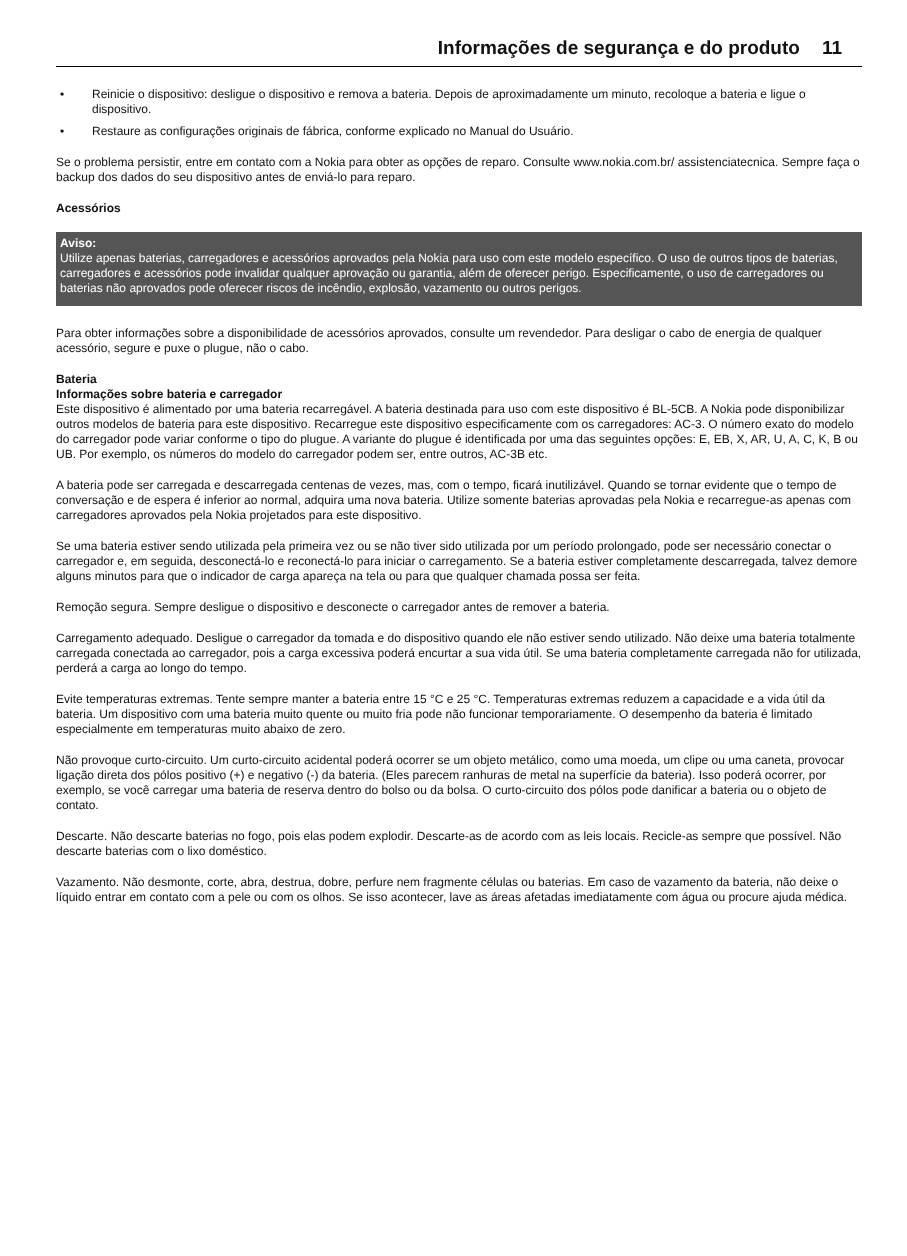Informações de segurança e do produto 11
• Reinicie o dispositivo: desligue o dispositivo e remova a bateria. Depois de aproximadamente um minuto, recoloque a bateria e ligue o dispositivo.
• Restaure as configurações originais de fábrica, conforme explicado no Manual do Usuário.
Se o problema persistir, entre em contato com a Nokia para obter as opções de reparo. Consulte www.nokia.com.br/ assistenciatecnica. Sempre faça o backup dos dados do seu dispositivo antes de enviá-lo para reparo.
Acessórios
Aviso:
Utilize apenas baterias, carregadores e acessórios aprovados pela Nokia para uso com este modelo específico. O uso de outros tipos de baterias, carregadores e acessórios pode invalidar qualquer aprovação ou garantia, além de oferecer perigo. Especificamente, o uso de carregadores ou baterias não aprovados pode oferecer riscos de incêndio, explosão, vazamento ou outros perigos.
Para obter informações sobre a disponibilidade de acessórios aprovados, consulte um revendedor. Para desligar o cabo de energia de qualquer acessório, segure e puxe o plugue, não o cabo.
Bateria
Informações sobre bateria e carregador
Este dispositivo é alimentado por uma bateria recarregável. A bateria destinada para uso com este dispositivo é BL-5CB. A Nokia pode disponibilizar outros modelos de bateria para este dispositivo. Recarregue este dispositivo especificamente com os carregadores: AC-3. O número exato do modelo do carregador pode variar conforme o tipo do plugue. A variante do plugue é identificada por uma das seguintes opções: E, EB, X, AR, U, A, C, K, B ou UB. Por exemplo, os números do modelo do carregador podem ser, entre outros, AC-3B etc.
A bateria pode ser carregada e descarregada centenas de vezes, mas, com o tempo, ficará inutilizável. Quando se tornar evidente que o tempo de conversação e de espera é inferior ao normal, adquira uma nova bateria. Utilize somente baterias aprovadas pela Nokia e recarregue-as apenas com carregadores aprovados pela Nokia projetados para este dispositivo.
Se uma bateria estiver sendo utilizada pela primeira vez ou se não tiver sido utilizada por um período prolongado, pode ser necessário conectar o carregador e, em seguida, desconectá-lo e reconectá-lo para iniciar o carregamento. Se a bateria estiver completamente descarregada, talvez demore alguns minutos para que o indicador de carga apareça na tela ou para que qualquer chamada possa ser feita.
Remoção segura. Sempre desligue o dispositivo e desconecte o carregador antes de remover a bateria.
Carregamento adequado. Desligue o carregador da tomada e do dispositivo quando ele não estiver sendo utilizado. Não deixe uma bateria totalmente carregada conectada ao carregador, pois a carga excessiva poderá encurtar a sua vida útil. Se uma bateria completamente carregada não for utilizada, perderá a carga ao longo do tempo.
Evite temperaturas extremas. Tente sempre manter a bateria entre 15 °C e 25 °C. Temperaturas extremas reduzem a capacidade e a vida útil da bateria. Um dispositivo com uma bateria muito quente ou muito fria pode não funcionar temporariamente. O desempenho da bateria é limitado especialmente em temperaturas muito abaixo de zero.
Não provoque curto-circuito. Um curto-circuito acidental poderá ocorrer se um objeto metálico, como uma moeda, um clipe ou uma caneta, provocar ligação direta dos pólos positivo (+) e negativo (-) da bateria. (Eles parecem ranhuras de metal na superfície da bateria). Isso poderá ocorrer, por exemplo, se você carregar uma bateria de reserva dentro do bolso ou da bolsa. O curto-circuito dos pólos pode danificar a bateria ou o objeto de contato.
Descarte. Não descarte baterias no fogo, pois elas podem explodir. Descarte-as de acordo com as leis locais. Recicle-as sempre que possível. Não descarte baterias com o lixo doméstico.
Vazamento. Não desmonte, corte, abra, destrua, dobre, perfure nem fragmente células ou baterias. Em caso de vazamento da bateria, não deixe o líquido entrar em contato com a pele ou com os olhos. Se isso acontecer, lave as áreas afetadas imediatamente com água ou procure ajuda médica.